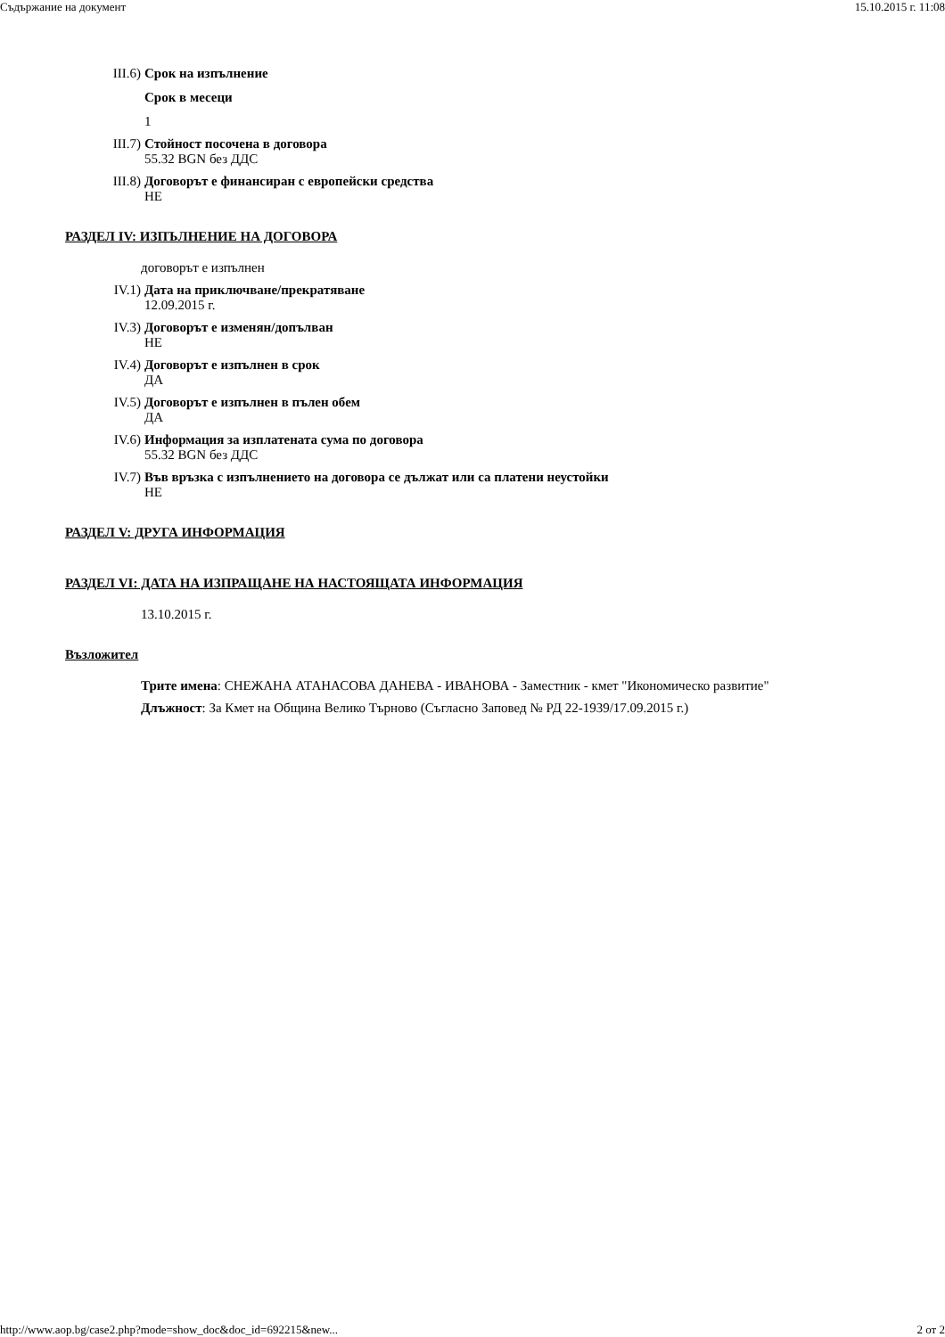Съдържание на документ 15.10.2015 г. 11:08
III.6) Срок на изпълнение
Срок в месеци
1
III.7) Стойност посочена в договора
55.32 BGN без ДДС
III.8) Договорът е финансиран с европейски средства
НЕ
РАЗДЕЛ IV: ИЗПЪЛНЕНИЕ НА ДОГОВОРА
договорът е изпълнен
IV.1) Дата на приключване/прекратяване
12.09.2015 г.
IV.3) Договорът е изменян/допълван
НЕ
IV.4) Договорът е изпълнен в срок
ДА
IV.5) Договорът е изпълнен в пълен обем
ДА
IV.6) Информация за изплатената сума по договора
55.32 BGN без ДДС
IV.7) Във връзка с изпълнението на договора се дължат или са платени неустойки
НЕ
РАЗДЕЛ V: ДРУГА ИНФОРМАЦИЯ
РАЗДЕЛ VI: ДАТА НА ИЗПРАЩАНЕ НА НАСТОЯЩАТА ИНФОРМАЦИЯ
13.10.2015 г.
Възложител
Трите имена: СНЕЖАНА АТАНАСОВА ДАНЕВА - ИВАНОВА - Заместник - кмет "Икономическо развитие"
Длъжност: За Кмет на Община Велико Търново (Съгласно Заповед № РД 22-1939/17.09.2015 г.)
http://www.aop.bg/case2.php?mode=show_doc&doc_id=692215&new... 2 от 2